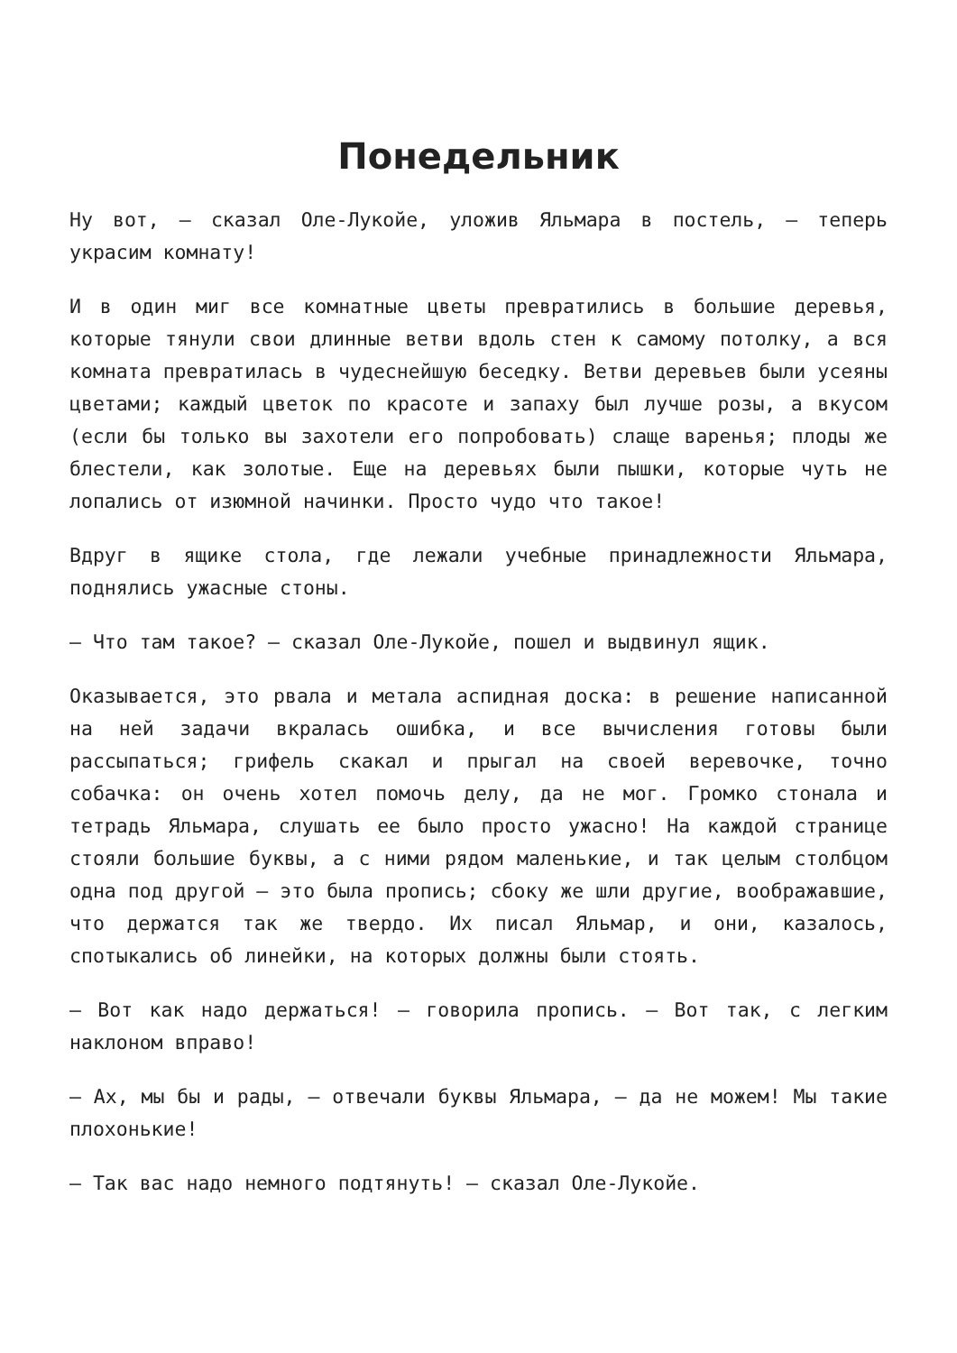Понедельник
Ну вот, — сказал Оле-Лукойе, уложив Яльмара в постель, — теперь украсим комнату!
И в один миг все комнатные цветы превратились в большие деревья, которые тянули свои длинные ветви вдоль стен к самому потолку, а вся комната превратилась в чудеснейшую беседку. Ветви деревьев были усеяны цветами; каждый цветок по красоте и запаху был лучше розы, а вкусом (если бы только вы захотели его попробовать) слаще варенья; плоды же блестели, как золотые. Еще на деревьях были пышки, которые чуть не лопались от изюмной начинки. Просто чудо что такое!
Вдруг в ящике стола, где лежали учебные принадлежности Яльмара, поднялись ужасные стоны.
— Что там такое? — сказал Оле-Лукойе, пошел и выдвинул ящик.
Оказывается, это рвала и метала аспидная доска: в решение написанной на ней задачи вкралась ошибка, и все вычисления готовы были рассыпаться; грифель скакал и прыгал на своей веревочке, точно собачка: он очень хотел помочь делу, да не мог. Громко стонала и тетрадь Яльмара, слушать ее было просто ужасно! На каждой странице стояли большие буквы, а с ними рядом маленькие, и так целым столбцом одна под другой — это была пропись; сбоку же шли другие, воображавшие, что держатся так же твердо. Их писал Яльмар, и они, казалось, спотыкались об линейки, на которых должны были стоять.
— Вот как надо держаться! — говорила пропись. — Вот так, с легким наклоном вправо!
— Ах, мы бы и рады, — отвечали буквы Яльмара, — да не можем! Мы такие плохонькие!
— Так вас надо немного подтянуть! — сказал Оле-Лукойе.